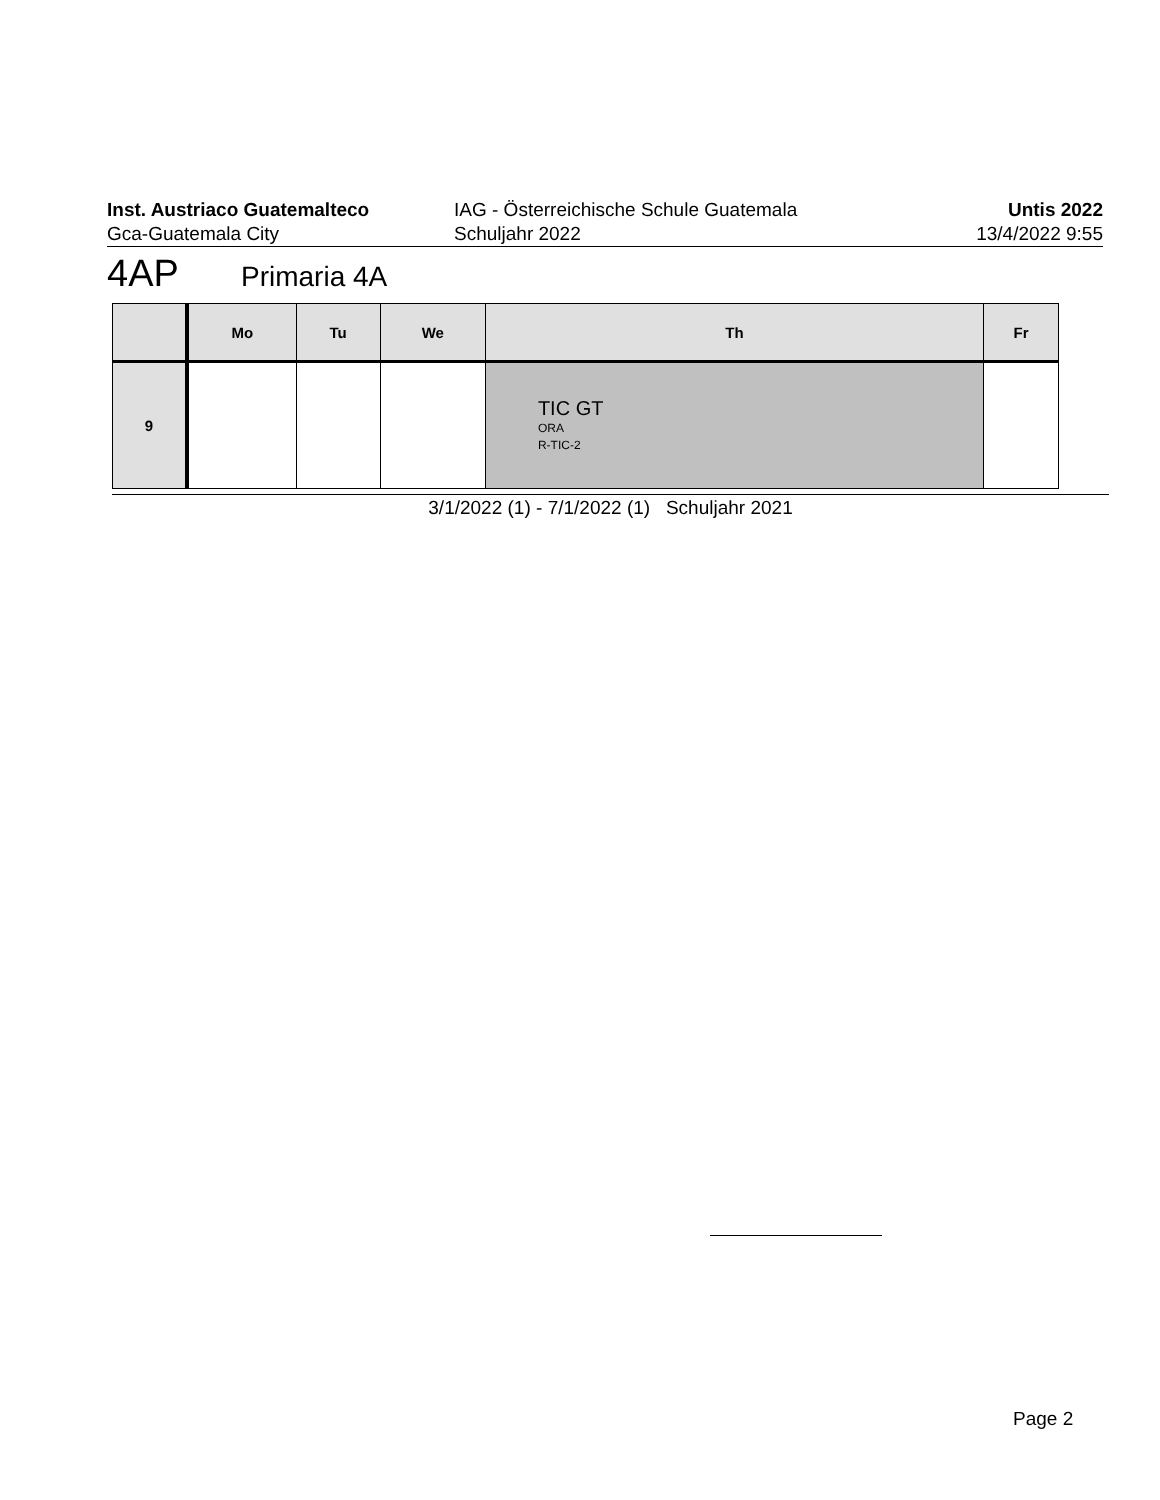Inst. Austriaco Guatemalteco
Gca-Guatemala City
IAG - Österreichische Schule Guatemala
Schuljahr 2022
Untis 2022
13/4/2022 9:55
4AP Primaria 4A
| | Mo | Tu | We | Th | Fr |
| --- | --- | --- | --- | --- | --- |
| 9 | | | | TIC GT ORA R-TIC-2 | |
3/1/2022 (1) - 7/1/2022 (1) Schuljahr 2021
Page 2